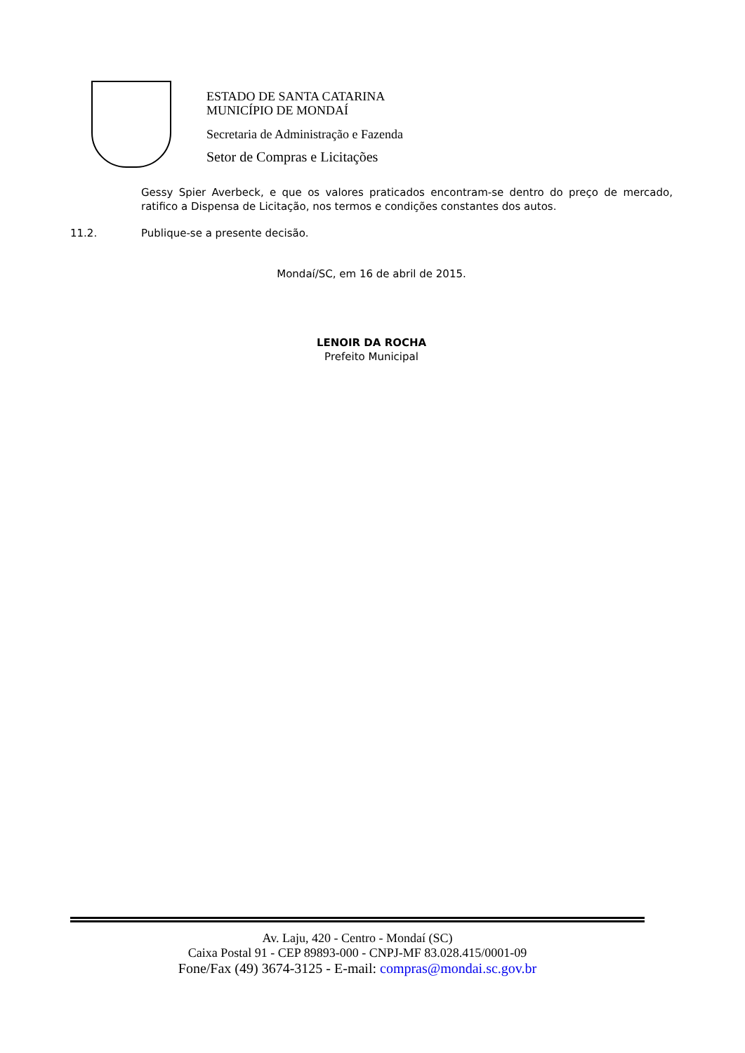ESTADO DE SANTA CATARINA
MUNICÍPIO DE MONDAÍ
Secretaria de Administração e Fazenda
Setor de Compras e Licitações
Gessy Spier Averbeck, e que os valores praticados encontram-se dentro do preço de mercado, ratifico a Dispensa de Licitação, nos termos e condições constantes dos autos.
11.2. Publique-se a presente decisão.
Mondaí/SC, em 16 de abril de 2015.
LENOIR DA ROCHA
Prefeito Municipal
Av. Laju, 420 - Centro - Mondaí (SC)
Caixa Postal 91 - CEP 89893-000 - CNPJ-MF 83.028.415/0001-09
Fone/Fax (49) 3674-3125 - E-mail: compras@mondai.sc.gov.br